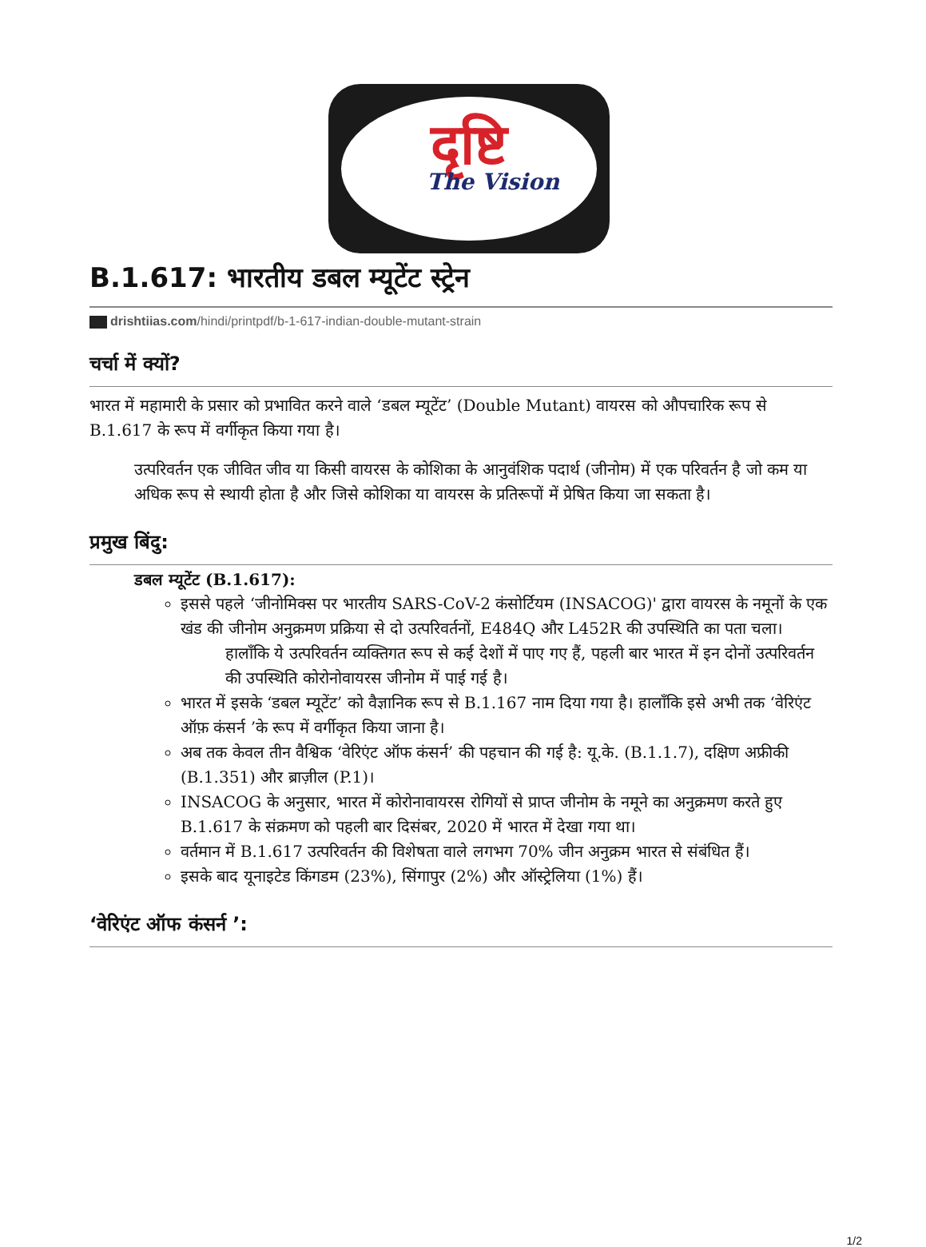दृष्टि
The Vision
B.1.617: भारतीय डबल म्यूटेंट स्ट्रेन
drishtiias.com/hindi/printpdf/b-1-617-indian-double-mutant-strain
चर्चा में क्यों?
भारत में महामारी के प्रसार को प्रभावित करने वाले ‘डबल म्यूटेंट’ (Double Mutant) वायरस को औपचारिक रूप से B.1.617 के रूप में वर्गीकृत किया गया है।
उत्परिवर्तन एक जीवित जीव या किसी वायरस के कोशिका के आनुवंशिक पदार्थ (जीनोम) में एक परिवर्तन है जो कम या अधिक रूप से स्थायी होता है और जिसे कोशिका या वायरस के प्रतिरूपों में प्रेषित किया जा सकता है।
प्रमुख बिंदु:
डबल म्यूटेंट (B.1.617):
इससे पहले ‘जीनोमिक्स पर भारतीय SARS-CoV-2 कंसोर्टियम (INSACOG)' द्वारा वायरस के नमूनों के एक खंड की जीनोम अनुक्रमण प्रक्रिया से दो उत्परिवर्तनों, E484Q और L452R की उपस्थिति का पता चला।
हालाँकि ये उत्परिवर्तन व्यक्तिगत रूप से कई देशों में पाए गए हैं, पहली बार भारत में इन दोनों उत्परिवर्तन की उपस्थिति कोरोनोवायरस जीनोम में पाई गई है।
भारत में इसके ‘डबल म्यूटेंट’ को वैज्ञानिक रूप से B.1.167 नाम दिया गया है। हालाँकि इसे अभी तक ‘वेरिएंट ऑफ़ कंसर्न ’के रूप में वर्गीकृत किया जाना है।
अब तक केवल तीन वैश्विक ‘वेरिएंट ऑफ कंसर्न’ की पहचान की गई है: यू.के. (B.1.1.7), दक्षिण अफ्रीकी (B.1.351) और ब्राज़ील (P.1)।
INSACOG के अनुसार, भारत में कोरोनावायरस रोगियों से प्राप्त जीनोम के नमूने का अनुक्रमण करते हुए B.1.617 के संक्रमण को पहली बार दिसंबर, 2020 में भारत में देखा गया था।
वर्तमान में B.1.617 उत्परिवर्तन की विशेषता वाले लगभग 70% जीन अनुक्रम भारत से संबंधित हैं।
इसके बाद यूनाइटेड किंगडम (23%), सिंगापुर (2%) और ऑस्ट्रेलिया (1%) हैं।
‘वेरिएंट ऑफ कंसर्न ’:
1/2